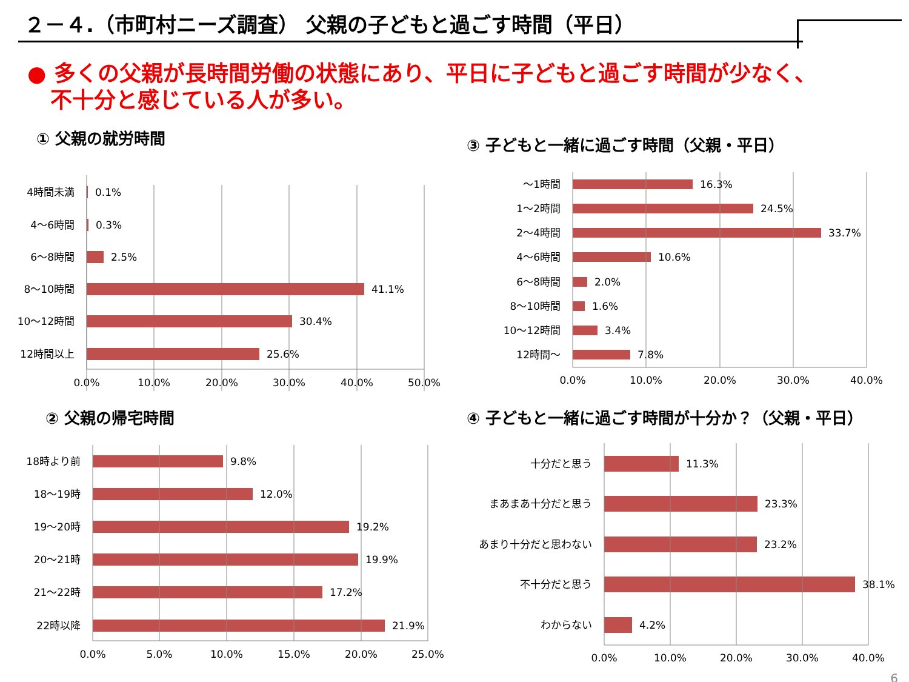２－４.（市町村ニーズ調査） 父親の子どもと過ごす時間（平日）
● 多くの父親が長時間労働の状態にあり、平日に子どもと過ごす時間が少なく、
不十分と感じている人が多い。
① 父親の就労時間
4時間未満
4〜6時間
6〜8時間
8〜10時間
10〜12時間
12時間以上
〜1時間
1〜2時間
2〜4時間
4〜6時間
6〜8時間
8〜10時間
10〜12時間
12時間〜
18時より前
18〜19時
19〜20時
20〜21時
21〜22時
22時以降
十分だと思う
まあまあ十分だと思う
あまり十分だと思わない
不十分だと思う
わからない
0.1%
0.3%
2.5%
41.1%
30.4%
25.6%
16.3%
24.5%
33.7%
10.6%
2.0%
1.6%
3.4%
7.8%
9.8%
12.0%
19.2%
19.9%
17.2%
21.9%
11.3%
23.3%
23.2%
38.1%
4.2%
0.0%
10.0%
20.0%
30.0%
40.0%
50.0%
0.0%
10.0%
20.0%
30.0%
40.0%
0.0%
5.0%
10.0%
15.0%
20.0%
25.0%
0.0%
10.0%
20.0%
30.0%
40.0%
③ 子どもと一緒に過ごす時間（父親・平日）
② 父親の帰宅時間
④ 子どもと一緒に過ごす時間が十分か？（父親・平日）
6